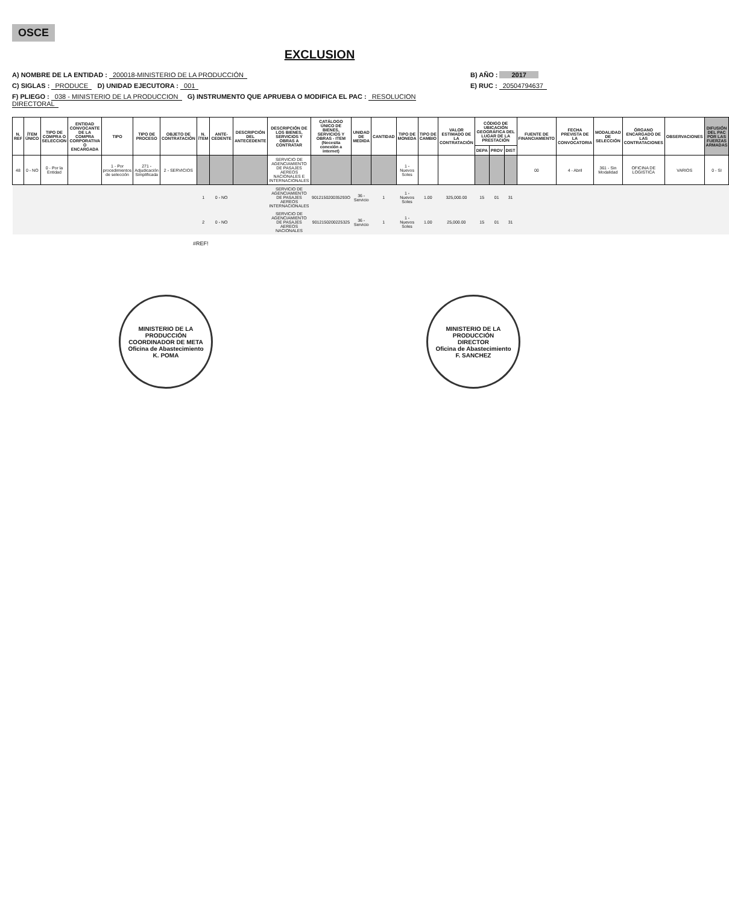OSCE
EXCLUSION
A) NOMBRE DE LA ENTIDAD : 200018-MINISTERIO DE LA PRODUCCIÓN
B) AÑO : 2017
C) SIGLAS : PRODUCE D) UNIDAD EJECUTORA : 001
E) RUC : 20504794637
F) PLIEGO : 038 - MINISTERIO DE LA PRODUCCION G) INSTRUMENTO QUE APRUEBA O MODIFICA EL PAC : RESOLUCION DIRECTORAL
| N. REF | ÍTEM ÚNICO | TIPO DE COMPRA O SELECCION | ENTIDAD CONVOCANTE DE LA COMPRA CORPORATIVA O ENCARGADA | TIPO | TIPO DE PROCESO | OBJETO DE CONTRATACIÓN | N. ÍTEM | ANTE-CEDENTE | DESCRIPCIÓN DEL ANTECEDENTE | DESCRIPCIÓN DE LOS BIENES, SERVICIOS Y OBRAS A CONTRATAR | CATÁLOGO ÚNICO DE BIENES, SERVICIOS Y OBRAS - ITEM (Necesita conexión a internet) | UNIDAD DE MEDIDA | CANTIDAD | TIPO DE MONEDA | TIPO DE CAMBIO | VALOR ESTIMADO DE LA CONTRATACIÓN | CÓDIGO DE UBICACIÓN GEOGRÁFICA DEL LUGAR DE LA PRESTACIÓN | | | FUENTE DE FINANCIAMIENTO | FECHA PREVISTA DE LA CONVOCATORIA | MODALIDAD DE SELECCIÓN | ÓRGANO ENCARGADO DE LAS CONTRATACIONES | OBSERVACIONES | DIFUSIÓN DEL PAC POR LAS FUERZAS ARMADAS |
| --- | --- | --- | --- | --- | --- | --- | --- | --- | --- | --- | --- | --- | --- | --- | --- | --- | --- | --- | --- | --- | --- | --- | --- | --- | --- |
| | | | | | | | | | | | | | | | | | DEPA | PROV | DIST | | | | | | |
| 48 | 0 - NO | 0 - Por la Entidad | | 1 - Por procedimientos de selección | 271 - Adjudicación Simplificada | 2 - SERVICIOS | | | | SERVICIO DE AGENCIAMIENTO DE PASAJES AEREOS NACIONALES E INTERNACIONALES | | | | 1 - Nuevos Soles | | | | | | 00 | 4 - Abril | 361 - Sin Modalidad | OFICINA DE LOGISTICA | VARIOS | 0 - SI |
| | | | | | | | 1 | 0 - NO | | SERVICIO DE AGENCIAMIENTO DE PASAJES AEREOS INTERNACIONALES | 901215020035293O | 36 - Servicio | 1 | 1 - Nuevos Soles | 1.00 | 325,000.00 | 15 | 01 | 31 | | | | | | |
| | | | | | | | 2 | 0 - NO | | SERVICIO DE AGENCIAMIENTO DE PASAJES AEREOS NACIONALES | 9012150200225325 | 36 - Servicio | 1 | 1 - Nuevos Soles | 1.00 | 25,000.00 | 15 | 01 | 31 | | | | | | |
#REF!
MINISTERIO DE LA PRODUCCIÓN
COORDINADOR DE META
Oficina de Abastecimiento
K. POMA
MINISTERIO DE LA PRODUCCIÓN
DIRECTOR
Oficina de Abastecimiento
F. SANCHEZ